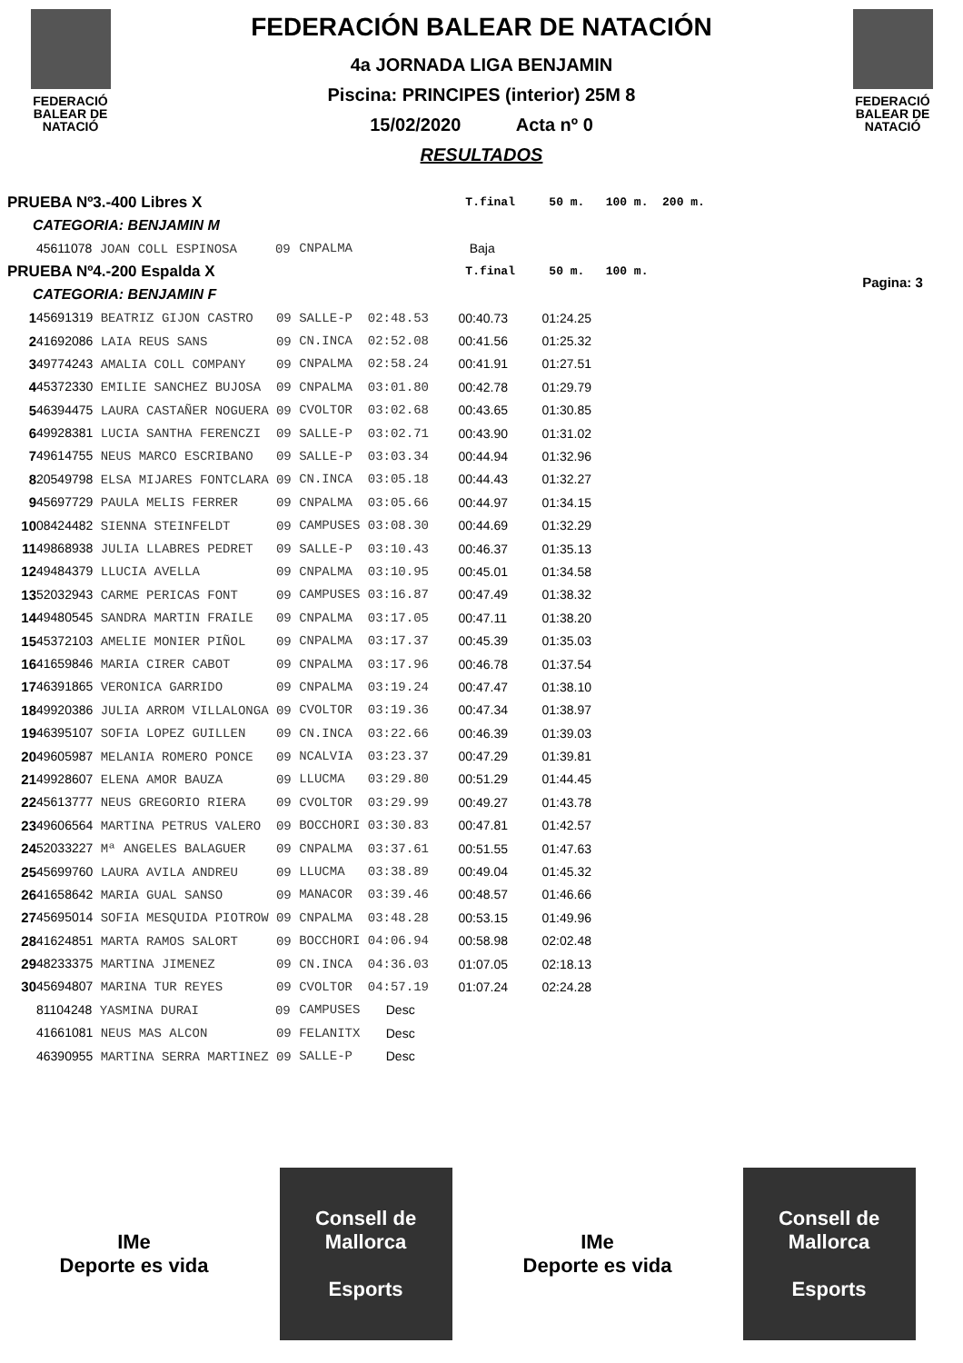FEDERACIÓ
BALEAR DE
NATACIÓ
FEDERACIÓN BALEAR DE NATACIÓN
4a JORNADA LIGA BENJAMIN
Piscina: PRINCIPES (interior) 25M 8
15/02/2020 Acta nº 0
RESULTADOS
FEDERACIÓ
BALEAR DE
NATACIÓ
Pagina: 3
| PRUEBA Nº3.-400 Libres X | | | | T.final | 50 m. | 100 m. | 200 m. |
| CATEGORIA: BENJAMIN M | | | | | | | |
| | 45611078 JOAN COLL ESPINOSA 09 | CNPALMA | | Baja | | | |
| PRUEBA Nº4.-200 Espalda X | | | | T.final | 50 m. | 100 m. | |
| CATEGORIA: BENJAMIN F | | | | | | | |
| 1 | 45691319 BEATRIZ GIJON CASTRO 09 | SALLE-P | 02:48.53 | 00:40.73 | 01:24.25 | | |
| 2 | 41692086 LAIA REUS SANS 09 | CN.INCA | 02:52.08 | 00:41.56 | 01:25.32 | | |
| 3 | 49774243 AMALIA COLL COMPANY 09 | CNPALMA | 02:58.24 | 00:41.91 | 01:27.51 | | |
| 4 | 45372330 EMILIE SANCHEZ BUJOSA 09 | CNPALMA | 03:01.80 | 00:42.78 | 01:29.79 | | |
| 5 | 46394475 LAURA CASTAÑER NOGUERA 09 | CVOLTOR | 03:02.68 | 00:43.65 | 01:30.85 | | |
| 6 | 49928381 LUCIA SANTHA FERENCZI 09 | SALLE-P | 03:02.71 | 00:43.90 | 01:31.02 | | |
| 7 | 49614755 NEUS MARCO ESCRIBANO 09 | SALLE-P | 03:03.34 | 00:44.94 | 01:32.96 | | |
| 8 | 20549798 ELSA MIJARES FONTCLARA 09 | CN.INCA | 03:05.18 | 00:44.43 | 01:32.27 | | |
| 9 | 45697729 PAULA MELIS FERRER 09 | CNPALMA | 03:05.66 | 00:44.97 | 01:34.15 | | |
| 10 | 08424482 SIENNA STEINFELDT 09 | CAMPUSES | 03:08.30 | 00:44.69 | 01:32.29 | | |
| 11 | 49868938 JULIA LLABRES PEDRET 09 | SALLE-P | 03:10.43 | 00:46.37 | 01:35.13 | | |
| 12 | 49484379 LLUCIA AVELLA 09 | CNPALMA | 03:10.95 | 00:45.01 | 01:34.58 | | |
| 13 | 52032943 CARME PERICAS FONT 09 | CAMPUSES | 03:16.87 | 00:47.49 | 01:38.32 | | |
| 14 | 49480545 SANDRA MARTIN FRAILE 09 | CNPALMA | 03:17.05 | 00:47.11 | 01:38.20 | | |
| 15 | 45372103 AMELIE MONIER PIÑOL 09 | CNPALMA | 03:17.37 | 00:45.39 | 01:35.03 | | |
| 16 | 41659846 MARIA CIRER CABOT 09 | CNPALMA | 03:17.96 | 00:46.78 | 01:37.54 | | |
| 17 | 46391865 VERONICA GARRIDO 09 | CNPALMA | 03:19.24 | 00:47.47 | 01:38.10 | | |
| 18 | 49920386 JULIA ARROM VILLALONGA 09 | CVOLTOR | 03:19.36 | 00:47.34 | 01:38.97 | | |
| 19 | 46395107 SOFIA LOPEZ GUILLEN 09 | CN.INCA | 03:22.66 | 00:46.39 | 01:39.03 | | |
| 20 | 49605987 MELANIA ROMERO PONCE 09 | NCALVIA | 03:23.37 | 00:47.29 | 01:39.81 | | |
| 21 | 49928607 ELENA AMOR BAUZA 09 | LLUCMA | 03:29.80 | 00:51.29 | 01:44.45 | | |
| 22 | 45613777 NEUS GREGORIO RIERA 09 | CVOLTOR | 03:29.99 | 00:49.27 | 01:43.78 | | |
| 23 | 49606564 MARTINA PETRUS VALERO 09 | BOCCHORI | 03:30.83 | 00:47.81 | 01:42.57 | | |
| 24 | 52033227 Mª ANGELES BALAGUER 09 | CNPALMA | 03:37.61 | 00:51.55 | 01:47.63 | | |
| 25 | 45699760 LAURA AVILA ANDREU 09 | LLUCMA | 03:38.89 | 00:49.04 | 01:45.32 | | |
| 26 | 41658642 MARIA GUAL SANSO 09 | MANACOR | 03:39.46 | 00:48.57 | 01:46.66 | | |
| 27 | 45695014 SOFIA MESQUIDA PIOTROW 09 | CNPALMA | 03:48.28 | 00:53.15 | 01:49.96 | | |
| 28 | 41624851 MARTA RAMOS SALORT 09 | BOCCHORI | 04:06.94 | 00:58.98 | 02:02.48 | | |
| 29 | 48233375 MARTINA JIMENEZ 09 | CN.INCA | 04:36.03 | 01:07.05 | 02:18.13 | | |
| 30 | 45694807 MARINA TUR REYES 09 | CVOLTOR | 04:57.19 | 01:07.24 | 02:24.28 | | |
| | 81104248 YASMINA DURAI 09 | CAMPUSES | Desc | | | | |
| | 41661081 NEUS MAS ALCON 09 | FELANITX | Desc | | | | |
| | 46390955 MARTINA SERRA MARTINEZ 09 | SALLE-P | Desc | | | | |
IMe
Deporte es vida
Consell de Mallorca
Esports
IMe
Deporte es vida
Consell de Mallorca
Esports